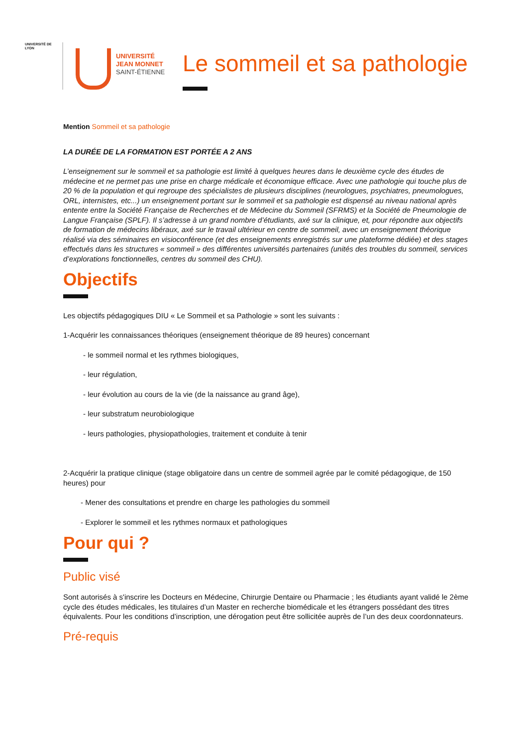UNIVERSITÉ DE LYON
UNIVERSITÉ
JEAN MONNET
SAINT-ÉTIENNE
Le sommeil et sa pathologie
Mention Sommeil et sa pathologie
LA DURÉE DE LA FORMATION EST PORTÉE A 2 ANS
L’enseignement sur le sommeil et sa pathologie est limité à quelques heures dans le deuxième cycle des études de médecine et ne permet pas une prise en charge médicale et économique efficace. Avec une pathologie qui touche plus de 20 % de la population et qui regroupe des spécialistes de plusieurs disciplines (neurologues, psychiatres, pneumologues, ORL, internistes, etc...) un enseignement portant sur le sommeil et sa pathologie est dispensé au niveau national après entente entre la Société Française de Recherches et de Médecine du Sommeil (SFRMS) et la Société de Pneumologie de Langue Française (SPLF). Il s’adresse à un grand nombre d’étudiants, axé sur la clinique, et, pour répondre aux objectifs de formation de médecins libéraux, axé sur le travail ultérieur en centre de sommeil, avec un enseignement théorique réalisé via des séminaires en visioconférence (et des enseignements enregistrés sur une plateforme dédiée) et des stages effectués dans les structures « sommeil » des différentes universités partenaires (unités des troubles du sommeil, services d’explorations fonctionnelles, centres du sommeil des CHU).
Objectifs
Les objectifs pédagogiques DIU « Le Sommeil et sa Pathologie » sont les suivants :
1-Acquérir les connaissances théoriques (enseignement théorique de 89 heures) concernant
- le sommeil normal et les rythmes biologiques,
- leur régulation,
- leur évolution au cours de la vie (de la naissance au grand âge),
- leur substratum neurobiologique
- leurs pathologies, physiopathologies, traitement et conduite à tenir
2-Acquérir la pratique clinique (stage obligatoire dans un centre de sommeil agrée par le comité pédagogique, de 150 heures) pour
- Mener des consultations et prendre en charge les pathologies du sommeil
- Explorer le sommeil et les rythmes normaux et pathologiques
Pour qui ?
Public visé
Sont autorisés à s'inscrire les Docteurs en Médecine, Chirurgie Dentaire ou Pharmacie ; les étudiants ayant validé le 2ème cycle des études médicales, les titulaires d’un Master en recherche biomédicale et les étrangers possédant des titres équivalents. Pour les conditions d’inscription, une dérogation peut être sollicitée auprès de l’un des deux coordonnateurs.
Pré-requis